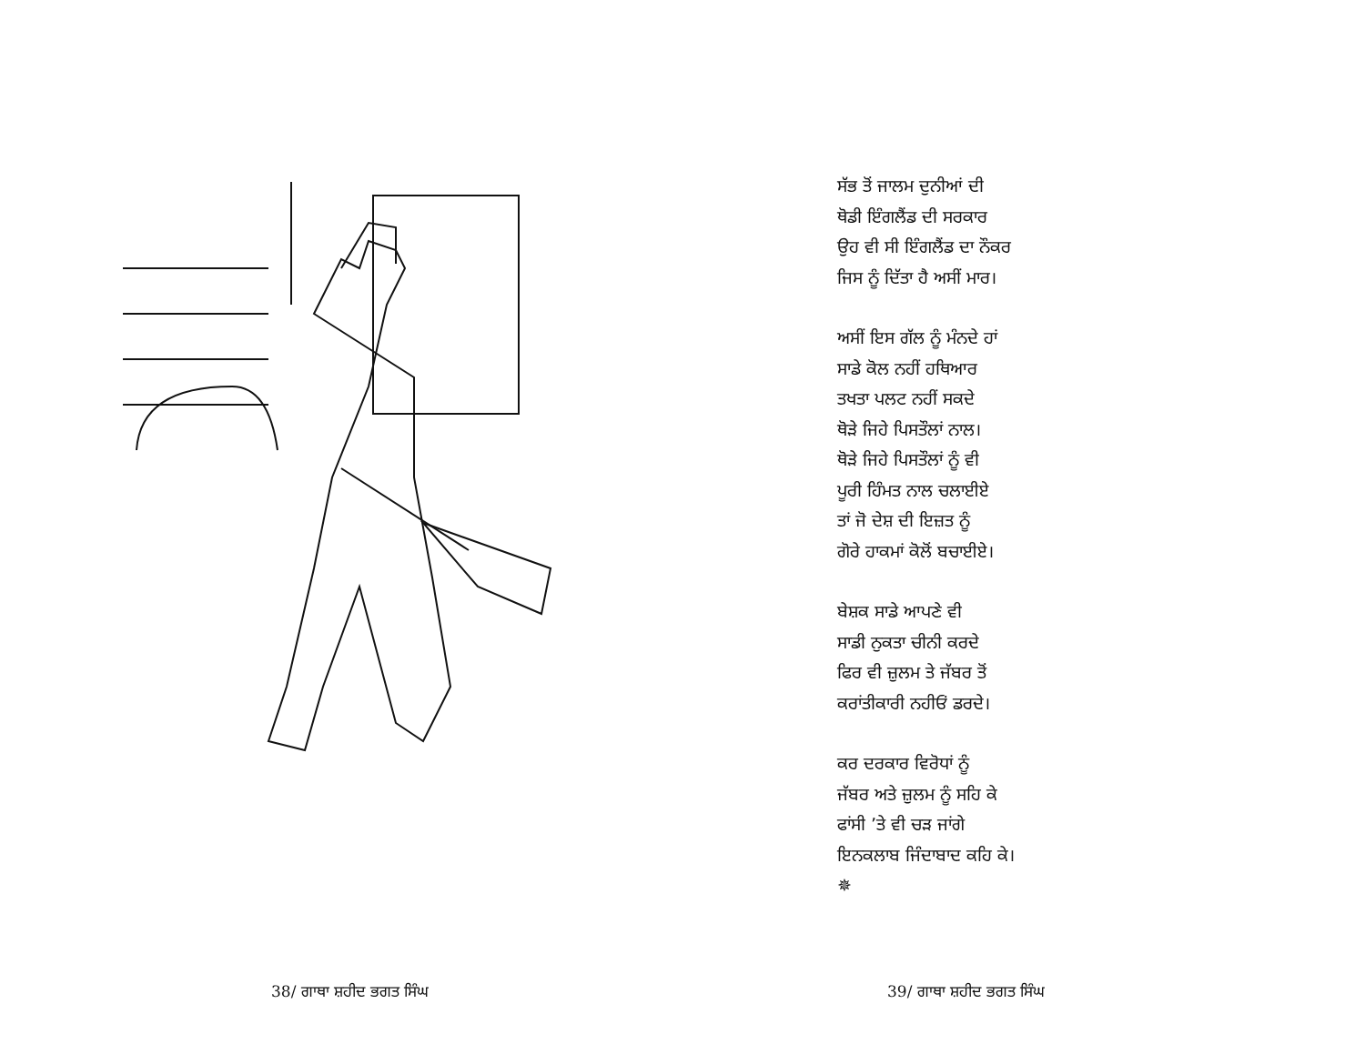ਸੱਭ ਤੋਂ ਜਾਲਮ ਦੁਨੀਆਂ ਦੀ
ਥੋਡੀ ਇੰਗਲੈਂਡ ਦੀ ਸਰਕਾਰ
ਉਹ ਵੀ ਸੀ ਇੰਗਲੈਂਡ ਦਾ ਨੌਕਰ
ਜਿਸ ਨੂੰ ਦਿੱਤਾ ਹੈ ਅਸੀਂ ਮਾਰ।
ਅਸੀਂ ਇਸ ਗੱਲ ਨੂੰ ਮੰਨਦੇ ਹਾਂ
ਸਾਡੇ ਕੋਲ ਨਹੀਂ ਹਥਿਆਰ
ਤਖਤਾ ਪਲਟ ਨਹੀਂ ਸਕਦੇ
ਥੋੜੇ ਜਿਹੇ ਪਿਸਤੌਲਾਂ ਨਾਲ।
ਥੋੜੇ ਜਿਹੇ ਪਿਸਤੌਲਾਂ ਨੂੰ ਵੀ
ਪੂਰੀ ਹਿੰਮਤ ਨਾਲ ਚਲਾਈਏ
ਤਾਂ ਜੋ ਦੇਸ਼ ਦੀ ਇਜ਼ਤ ਨੂੰ
ਗੋਰੇ ਹਾਕਮਾਂ ਕੋਲੋਂ ਬਚਾਈਏ।
ਬੇਸ਼ਕ ਸਾਡੇ ਆਪਣੇ ਵੀ
ਸਾਡੀ ਨੁਕਤਾ ਚੀਨੀ ਕਰਦੇ
ਫਿਰ ਵੀ ਜ਼ੁਲਮ ਤੇ ਜੱਬਰ ਤੋਂ
ਕਰਾਂਤੀਕਾਰੀ ਨਹੀਓਂ ਡਰਦੇ।
ਕਰ ਦਰਕਾਰ ਵਿਰੋਧਾਂ ਨੂੰ
ਜੱਬਰ ਅਤੇ ਜ਼ੁਲਮ ਨੂੰ ਸਹਿ ਕੇ
ਫਾਂਸੀ ’ਤੇ ਵੀ ਚੜ ਜਾਂਗੇ
ਇਨਕਲਾਬ ਜਿੰਦਾਬਾਦ ਕਹਿ ਕੇ।
✵
38/ ਗਾਥਾ ਸ਼ਹੀਦ ਭਗਤ ਸਿੰਘ 39/ ਗਾਥਾ ਸ਼ਹੀਦ ਭਗਤ ਸਿੰਘ